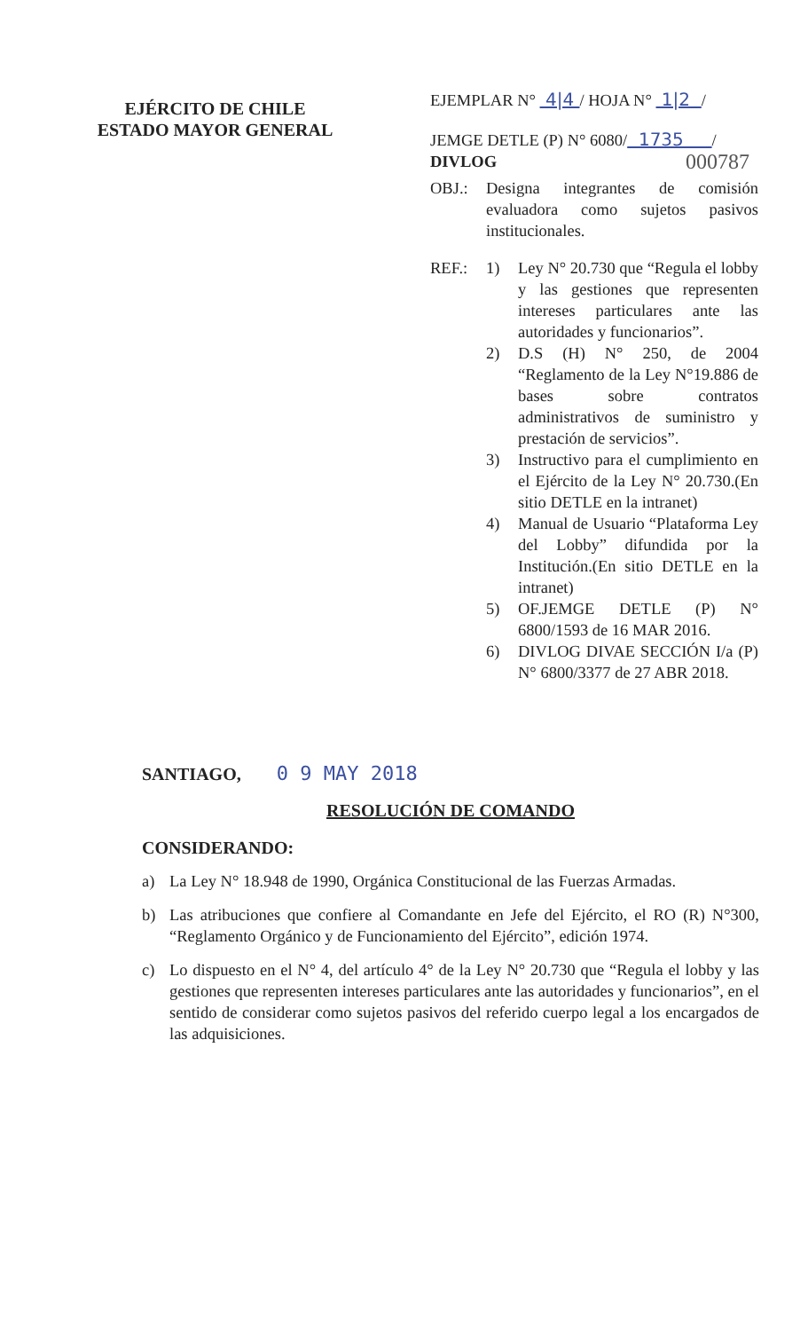EJÉRCITO DE CHILE
ESTADO MAYOR GENERAL
EJEMPLAR N° 4|4 / HOJA N° 1|2 /
JEMGE DETLE (P) N° 6080/ 1735 /
DIVLOG 000787
OBJ.: Designa integrantes de comisión evaluadora como sujetos pasivos institucionales.
REF.: 1) Ley N° 20.730 que “Regula el lobby y las gestiones que representen intereses particulares ante las autoridades y funcionarios”.
2) D.S (H) N° 250, de 2004 “Reglamento de la Ley N°19.886 de bases sobre contratos administrativos de suministro y prestación de servicios”.
3) Instructivo para el cumplimiento en el Ejército de la Ley N° 20.730.(En sitio DETLE en la intranet)
4) Manual de Usuario “Plataforma Ley del Lobby” difundida por la Institución.(En sitio DETLE en la intranet)
5) OF.JEMGE DETLE (P) N° 6800/1593 de 16 MAR 2016.
6) DIVLOG DIVAE SECCIÓN I/a (P) N° 6800/3377 de 27 ABR 2018.
SANTIAGO, 0 9 MAY 2018
RESOLUCIÓN DE COMANDO
CONSIDERANDO:
a) La Ley N° 18.948 de 1990, Orgánica Constitucional de las Fuerzas Armadas.
b) Las atribuciones que confiere al Comandante en Jefe del Ejército, el RO (R) N°300, “Reglamento Orgánico y de Funcionamiento del Ejército”, edición 1974.
c) Lo dispuesto en el N° 4, del artículo 4° de la Ley N° 20.730 que “Regula el lobby y las gestiones que representen intereses particulares ante las autoridades y funcionarios”, en el sentido de considerar como sujetos pasivos del referido cuerpo legal a los encargados de las adquisiciones.